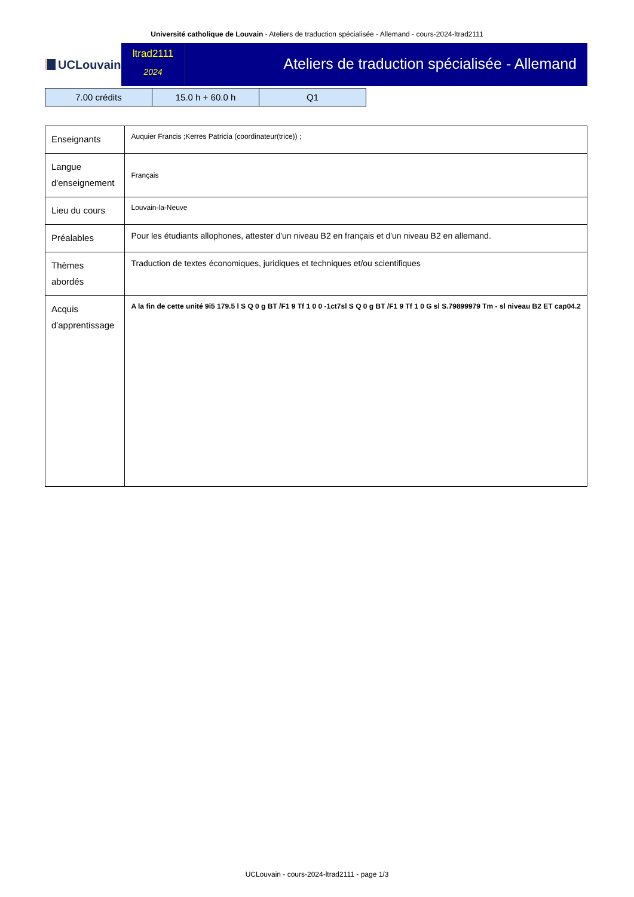Université catholique de Louvain - Ateliers de traduction spécialisée - Allemand - cours-2024-ltrad2111
UCLouvain
ltrad2111
2024
Ateliers de traduction spécialisée - Allemand
| 7.00 crédits | 15.0 h + 60.0 h | Q1 |
| Enseignants | Auquier Francis ;Kerres Patricia (coordinateur(trice)) ; |
| Langue d'enseignement | Français |
| Lieu du cours | Louvain-la-Neuve |
| Préalables | Pour les étudiants allophones, attester d'un niveau B2 en français et d'un niveau B2 en allemand. |
| Thèmes abordés | Traduction de textes économiques, juridiques et techniques et/ou scientifiques |
| Acquis d'apprentissage | A la fin de cette unité 9i5 179.5 l S Q 0 g BT /F1 9 Tf 1 0 0 -1ct7sl S Q 0 g BT /F1 9 Tf 1 0 G sl S.79899979 Tm - sl niveau B2 ET cap04.2 |
UCLouvain - cours-2024-ltrad2111 - page 1/3